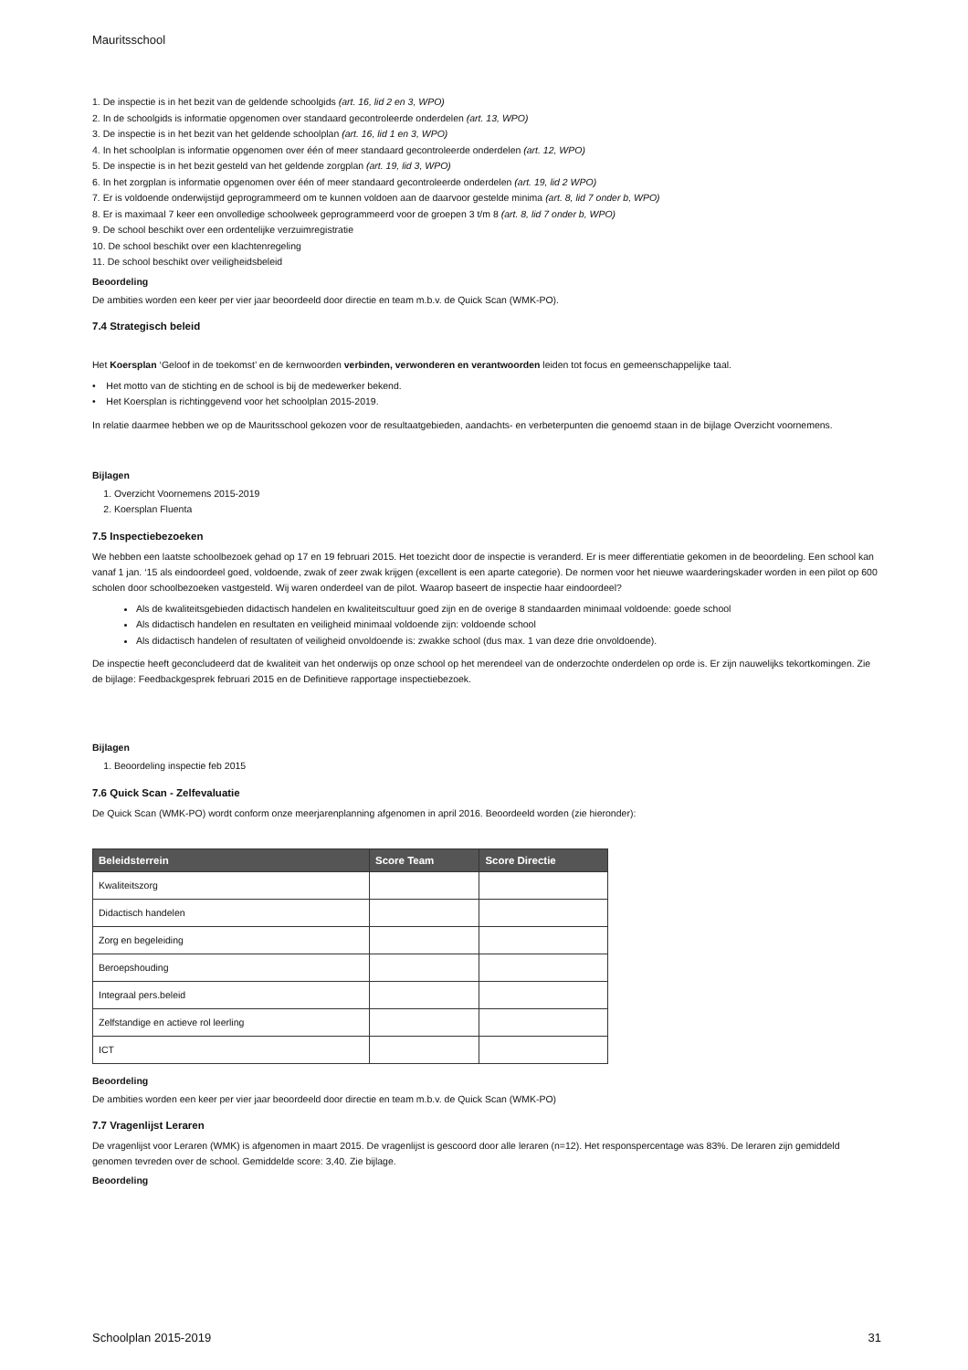Mauritsschool
1. De inspectie is in het bezit van de geldende schoolgids (art. 16, lid 2 en 3, WPO)
2. In de schoolgids is informatie opgenomen over standaard gecontroleerde onderdelen (art. 13, WPO)
3. De inspectie is in het bezit van het geldende schoolplan (art. 16, lid 1 en 3, WPO)
4. In het schoolplan is informatie opgenomen over één of meer standaard gecontroleerde onderdelen (art. 12, WPO)
5. De inspectie is in het bezit gesteld van het geldende zorgplan (art. 19, lid 3, WPO)
6. In het zorgplan is informatie opgenomen over één of meer standaard gecontroleerde onderdelen (art. 19, lid 2 WPO)
7. Er is voldoende onderwijstijd geprogrammeerd om te kunnen voldoen aan de daarvoor gestelde minima (art. 8, lid 7 onder b, WPO)
8. Er is maximaal 7 keer een onvolledige schoolweek geprogrammeerd voor de groepen 3 t/m 8 (art. 8, lid 7 onder b, WPO)
9. De school beschikt over een ordentelijke verzuimregistratie
10. De school beschikt over een klachtenregeling
11. De school beschikt over veiligheidsbeleid
Beoordeling
De ambities worden een keer per vier jaar beoordeeld door directie en team m.b.v. de Quick Scan (WMK-PO).
7.4 Strategisch beleid
Het Koersplan ‘Geloof in de toekomst’ en de kernwoorden verbinden, verwonderen en verantwoorden leiden tot focus en gemeenschappelijke taal.
• Het motto van de stichting en de school is bij de medewerker bekend.
• Het Koersplan is richtinggevend voor het schoolplan 2015-2019.
In relatie daarmee hebben we op de Mauritsschool gekozen voor de resultaatgebieden, aandachts- en verbeterpunten die genoemd staan in de bijlage Overzicht voornemens.
Bijlagen
1. Overzicht Voornemens 2015-2019
2. Koersplan Fluenta
7.5 Inspectiebezoeken
We hebben een laatste schoolbezoek gehad op 17 en 19 februari 2015. Het toezicht door de inspectie is veranderd. Er is meer differentiatie gekomen in de beoordeling. Een school kan vanaf 1 jan. ‘15 als eindoordeel goed, voldoende, zwak of zeer zwak krijgen (excellent is een aparte categorie). De normen voor het nieuwe waarderingskader worden in een pilot op 600 scholen door schoolbezoeken vastgesteld. Wij waren onderdeel van de pilot. Waarop baseert de inspectie haar eindoordeel?
Als de kwaliteitsgebieden didactisch handelen en kwaliteitscultuur goed zijn en de overige 8 standaarden minimaal voldoende: goede school
Als didactisch handelen en resultaten en veiligheid minimaal voldoende zijn: voldoende school
Als didactisch handelen of resultaten of veiligheid onvoldoende is: zwakke school (dus max. 1 van deze drie onvoldoende).
De inspectie heeft geconcludeerd dat de kwaliteit van het onderwijs op onze school op het merendeel van de onderzochte onderdelen op orde is. Er zijn nauwelijks tekortkomingen. Zie de bijlage: Feedbackgesprek februari 2015 en de Definitieve rapportage inspectiebezoek.
Bijlagen
1. Beoordeling inspectie feb 2015
7.6 Quick Scan - Zelfevaluatie
De Quick Scan (WMK-PO) wordt conform onze meerjarenplanning afgenomen in april 2016. Beoordeeld worden (zie hieronder):
| Beleidsterrein | Score Team | Score Directie |
| --- | --- | --- |
| Kwaliteitszorg | | |
| Didactisch handelen | | |
| Zorg en begeleiding | | |
| Beroepshouding | | |
| Integraal pers.beleid | | |
| Zelfstandige en actieve rol leerling | | |
| ICT | | |
Beoordeling
De ambities worden een keer per vier jaar beoordeeld door directie en team m.b.v. de Quick Scan (WMK-PO)
7.7 Vragenlijst Leraren
De vragenlijst voor Leraren (WMK) is afgenomen in maart 2015. De vragenlijst is gescoord door alle leraren (n=12). Het responspercentage was 83%. De leraren zijn gemiddeld genomen tevreden over de school. Gemiddelde score: 3,40. Zie bijlage.
Beoordeling
Schoolplan 2015-2019 31